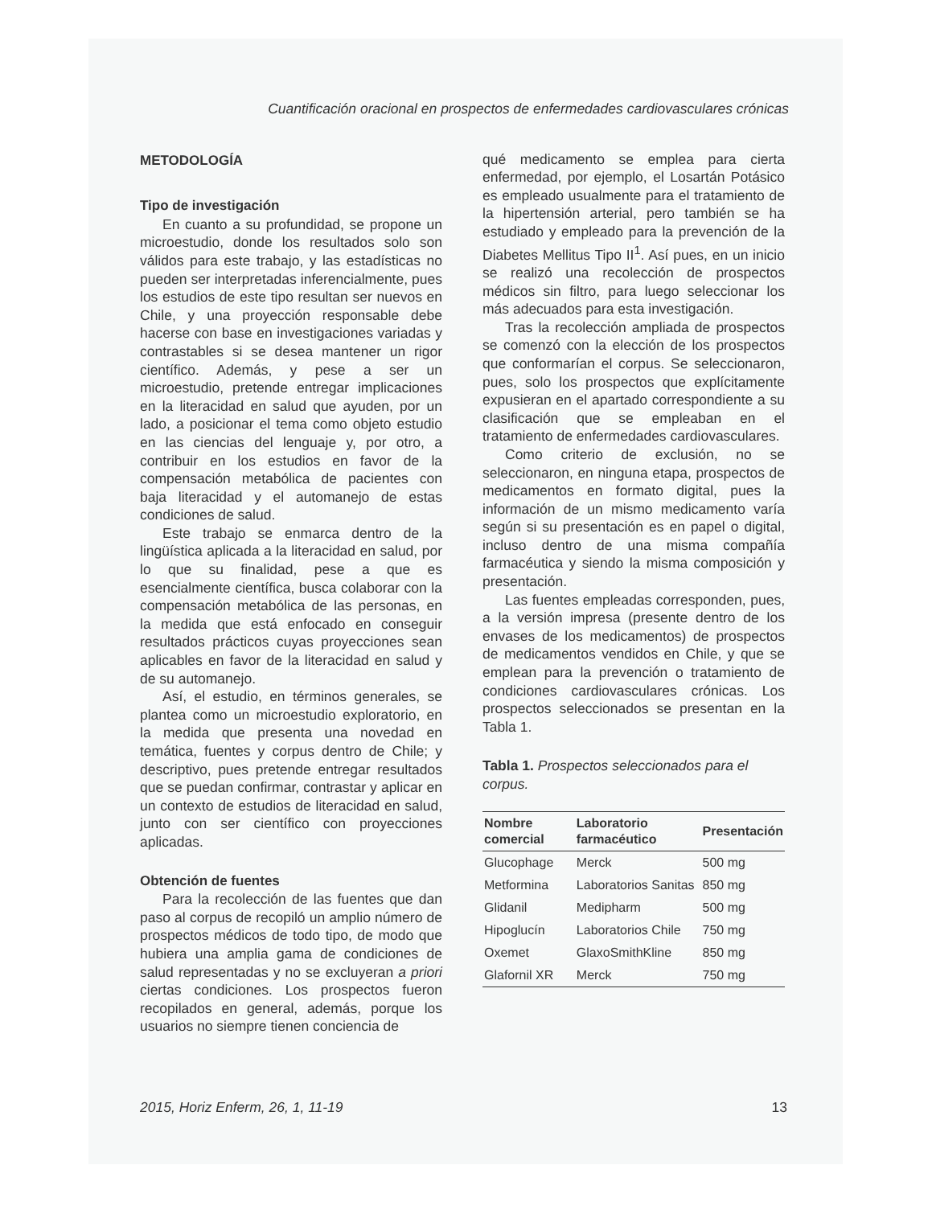Cuantificación oracional en prospectos de enfermedades cardiovasculares crónicas
METODOLOGÍA
Tipo de investigación
En cuanto a su profundidad, se propone un microestudio, donde los resultados solo son válidos para este trabajo, y las estadísticas no pueden ser interpretadas inferencialmente, pues los estudios de este tipo resultan ser nuevos en Chile, y una proyección responsable debe hacerse con base en investigaciones variadas y contrastables si se desea mantener un rigor científico. Además, y pese a ser un microestudio, pretende entregar implicaciones en la literacidad en salud que ayuden, por un lado, a posicionar el tema como objeto estudio en las ciencias del lenguaje y, por otro, a contribuir en los estudios en favor de la compensación metabólica de pacientes con baja literacidad y el automanejo de estas condiciones de salud.
Este trabajo se enmarca dentro de la lingüística aplicada a la literacidad en salud, por lo que su finalidad, pese a que es esencialmente científica, busca colaborar con la compensación metabólica de las personas, en la medida que está enfocado en conseguir resultados prácticos cuyas proyecciones sean aplicables en favor de la literacidad en salud y de su automanejo.
Así, el estudio, en términos generales, se plantea como un microestudio exploratorio, en la medida que presenta una novedad en temática, fuentes y corpus dentro de Chile; y descriptivo, pues pretende entregar resultados que se puedan confirmar, contrastar y aplicar en un contexto de estudios de literacidad en salud, junto con ser científico con proyecciones aplicadas.
Obtención de fuentes
Para la recolección de las fuentes que dan paso al corpus de recopiló un amplio número de prospectos médicos de todo tipo, de modo que hubiera una amplia gama de condiciones de salud representadas y no se excluyeran a priori ciertas condiciones. Los prospectos fueron recopilados en general, además, porque los usuarios no siempre tienen conciencia de
qué medicamento se emplea para cierta enfermedad, por ejemplo, el Losartán Potásico es empleado usualmente para el tratamiento de la hipertensión arterial, pero también se ha estudiado y empleado para la prevención de la Diabetes Mellitus Tipo II<sup>1</sup>. Así pues, en un inicio se realizó una recolección de prospectos médicos sin filtro, para luego seleccionar los más adecuados para esta investigación.
Tras la recolección ampliada de prospectos se comenzó con la elección de los prospectos que conformarían el corpus. Se seleccionaron, pues, solo los prospectos que explícitamente expusieran en el apartado correspondiente a su clasificación que se empleaban en el tratamiento de enfermedades cardiovasculares.
Como criterio de exclusión, no se seleccionaron, en ninguna etapa, prospectos de medicamentos en formato digital, pues la información de un mismo medicamento varía según si su presentación es en papel o digital, incluso dentro de una misma compañía farmacéutica y siendo la misma composición y presentación.
Las fuentes empleadas corresponden, pues, a la versión impresa (presente dentro de los envases de los medicamentos) de prospectos de medicamentos vendidos en Chile, y que se emplean para la prevención o tratamiento de condiciones cardiovasculares crónicas. Los prospectos seleccionados se presentan en la Tabla 1.
Tabla 1. Prospectos seleccionados para el corpus.
| Nombre comercial | Laboratorio farmacéutico | Presentación |
| --- | --- | --- |
| Glucophage | Merck | 500 mg |
| Metformina | Laboratorios Sanitas | 850 mg |
| Glidanil | Medipharm | 500 mg |
| Hipoglucín | Laboratorios Chile | 750 mg |
| Oxemet | GlaxoSmithKline | 850 mg |
| Glafornil XR | Merck | 750 mg |
2015, Horiz Enferm, 26, 1, 11-19 13